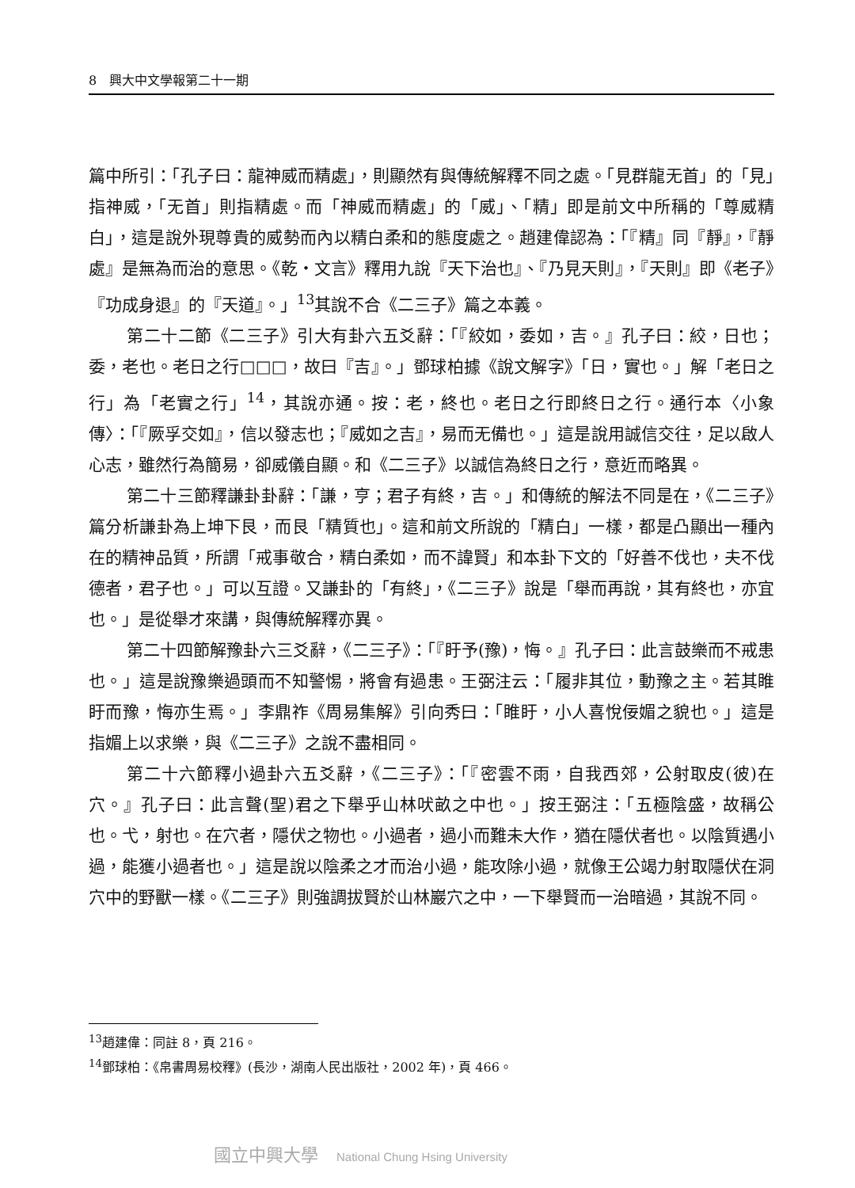8　興大中文學報第二十一期
篇中所引：「孔子曰：龍神威而精處」，則顯然有與傳統解釋不同之處。「見群龍无首」的「見」指神威，「无首」則指精處。而「神威而精處」的「威」、「精」即是前文中所稱的「尊威精白」，這是說外現尊貴的威勢而內以精白柔和的態度處之。趙建偉認為：「『精』同『靜』，『靜處』是無為而治的意思。《乾・文言》釋用九說『天下治也』、『乃見天則』，『天則』即《老子》『功成身退』的『天道』。」<sup>13</sup>其說不合《二三子》篇之本義。
第二十二節《二三子》引大有卦六五爻辭：「『絞如，委如，吉。』孔子曰：絞，日也；委，老也。老日之行□□□，故曰『吉』。」鄧球柏據《說文解字》「日，實也。」解「老日之行」為「老實之行」<sup>14</sup>，其說亦通。按：老，終也。老日之行即終日之行。通行本〈小象傳〉：「『厥孚交如』，信以發志也；『威如之吉』，易而无備也。」這是說用誠信交往，足以啟人心志，雖然行為簡易，卻威儀自顯。和《二三子》以誠信為終日之行，意近而略異。
第二十三節釋謙卦卦辭：「謙，亨；君子有終，吉。」和傳統的解法不同是在，《二三子》篇分析謙卦為上坤下艮，而艮「精質也」。這和前文所說的「精白」一樣，都是凸顯出一種內在的精神品質，所謂「戒事敬合，精白柔如，而不諱賢」和本卦下文的「好善不伐也，夫不伐德者，君子也。」可以互證。又謙卦的「有終」，《二三子》說是「舉而再說，其有終也，亦宜也。」是從舉才來講，與傳統解釋亦異。
第二十四節解豫卦六三爻辭，《二三子》：「『盱予(豫)，悔。』孔子曰：此言鼓樂而不戒患也。」這是說豫樂過頭而不知警惕，將會有過患。王弼注云：「履非其位，動豫之主。若其睢盱而豫，悔亦生焉。」李鼎祚《周易集解》引向秀曰：「睢盱，小人喜悅佞媚之貌也。」這是指媚上以求樂，與《二三子》之說不盡相同。
第二十六節釋小過卦六五爻辭，《二三子》：「『密雲不雨，自我西郊，公射取皮(彼)在穴。』孔子曰：此言聲(聖)君之下舉乎山林吠畝之中也。」按王弼注：「五極陰盛，故稱公也。弋，射也。在穴者，隱伏之物也。小過者，過小而難未大作，猶在隱伏者也。以陰質遇小過，能獲小過者也。」這是說以陰柔之才而治小過，能攻除小過，就像王公竭力射取隱伏在洞穴中的野獸一樣。《二三子》則強調拔賢於山林巖穴之中，一下舉賢而一治暗過，其說不同。
<sup>13</sup> 趙建偉：同註 8，頁 216。
<sup>14</sup> 鄧球柏：《帛書周易校釋》(長沙，湖南人民出版社，2002 年)，頁 466。
國立中興大學 National Chung Hsing University